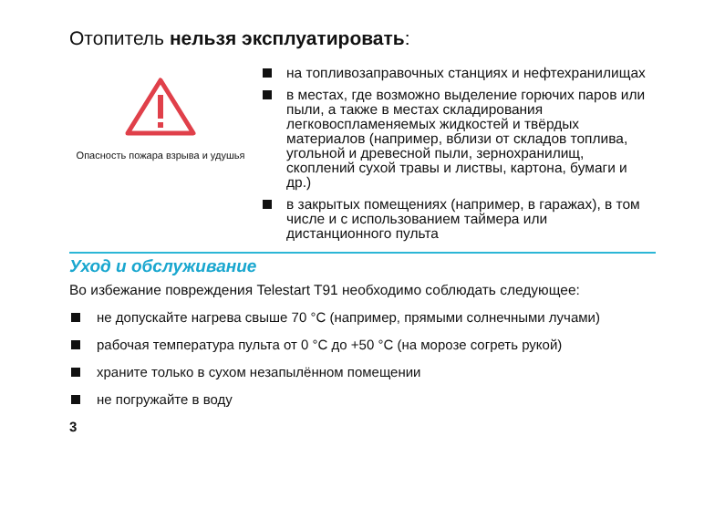Отопитель нельзя эксплуатировать:
Опасность пожара взрыва и удушья
на топливозаправочных станциях и нефтехранилищах
в местах, где возможно выделение горючих паров или пыли, а также в местах складирования легковоспламеняемых жидкостей и твёрдых материалов (например, вблизи от складов топлива, угольной и древесной пыли, зернохранилищ, скоплений сухой травы и листвы, картона, бумаги и др.)
в закрытых помещениях (например, в гаражах), в том числе и с использованием таймера или дистанционного пульта
Уход и обслуживание
Во избежание повреждения Telestart T91 необходимо соблюдать следующее:
не допускайте нагрева свыше 70 °C (например, прямыми солнечными лучами)
рабочая температура пульта от 0 °C до +50 °C (на морозе согреть рукой)
храните только в сухом незапылённом помещении
не погружайте в воду
3